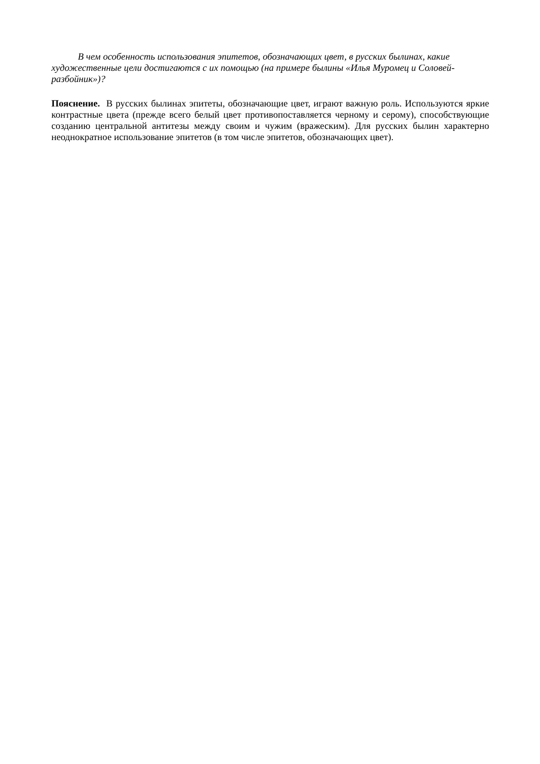В чем особенность использования эпитетов, обозначающих цвет, в русских былинах, какие художественные цели достигаются с их помощью (на примере былины «Илья Муромец и Соловей-разбойник»)?
Пояснение. В русских былинах эпитеты, обозначающие цвет, играют важную роль. Используются яркие контрастные цвета (прежде всего белый цвет противопоставляется черному и серому), способствующие созданию центральной антитезы между своим и чужим (вражеским). Для русских былин характерно неоднократное использование эпитетов (в том числе эпитетов, обозначающих цвет).